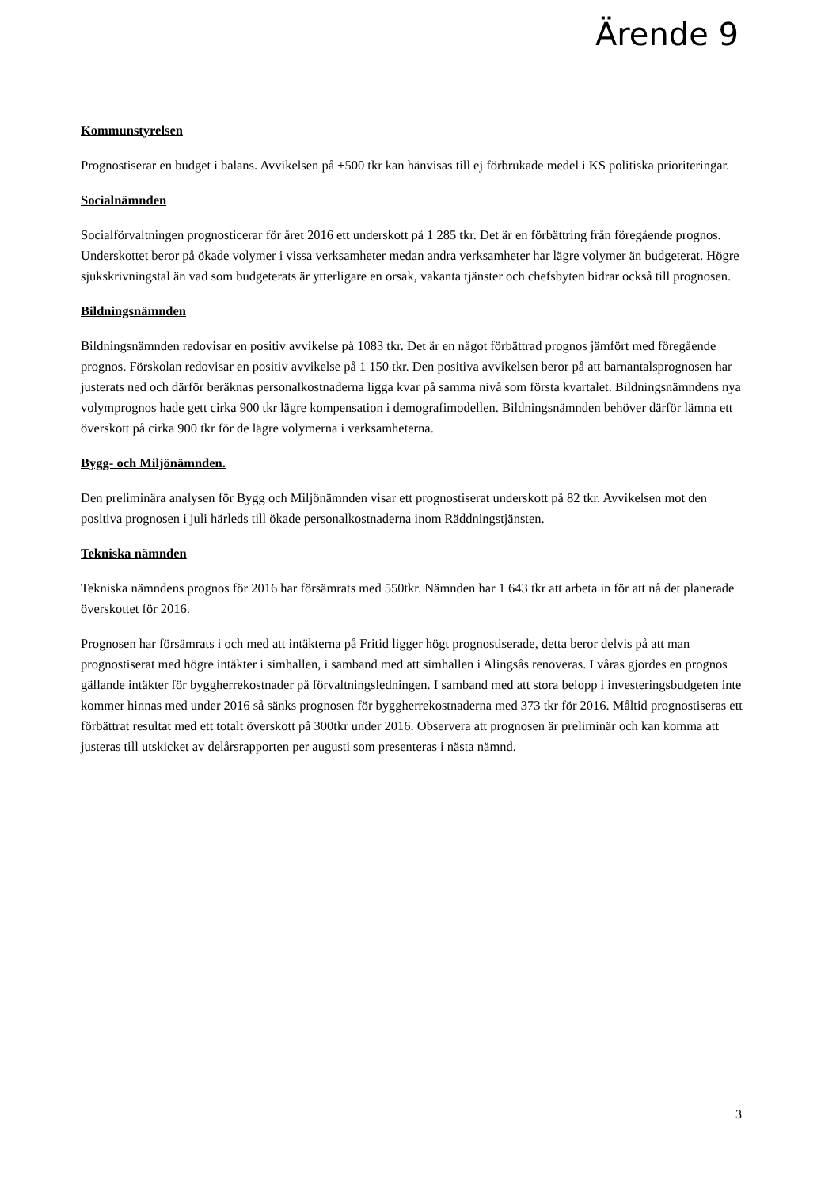Ärende 9
Kommunstyrelsen
Prognostiserar en budget i balans. Avvikelsen på +500 tkr kan hänvisas till ej förbrukade medel i KS politiska prioriteringar.
Socialnämnden
Socialförvaltningen prognosticerar för året 2016 ett underskott på 1 285 tkr. Det är en förbättring från föregående prognos. Underskottet beror på ökade volymer i vissa verksamheter medan andra verksamheter har lägre volymer än budgeterat. Högre sjukskrivningstal än vad som budgeterats är ytterligare en orsak, vakanta tjänster och chefsbyten bidrar också till prognosen.
Bildningsnämnden
Bildningsnämnden redovisar en positiv avvikelse på 1083 tkr. Det är en något förbättrad prognos jämfört med föregående prognos. Förskolan redovisar en positiv avvikelse på 1 150 tkr. Den positiva avvikelsen beror på att barnantalsprognosen har justerats ned och därför beräknas personalkostnaderna ligga kvar på samma nivå som första kvartalet. Bildningsnämndens nya volymprognos hade gett cirka 900 tkr lägre kompensation i demografimodellen. Bildningsnämnden behöver därför lämna ett överskott på cirka 900 tkr för de lägre volymerna i verksamheterna.
Bygg- och Miljönämnden.
Den preliminära analysen för Bygg och Miljönämnden visar ett prognostiserat underskott på 82 tkr. Avvikelsen mot den positiva prognosen i juli härleds till ökade personalkostnaderna inom Räddningstjänsten.
Tekniska nämnden
Tekniska nämndens prognos för 2016 har försämrats med 550tkr. Nämnden har 1 643 tkr att arbeta in för att nå det planerade överskottet för 2016.
Prognosen har försämrats i och med att intäkterna på Fritid ligger högt prognostiserade, detta beror delvis på att man prognostiserat med högre intäkter i simhallen, i samband med att simhallen i Alingsås renoveras. I våras gjordes en prognos gällande intäkter för byggherrekostnader på förvaltningsledningen. I samband med att stora belopp i investeringsbudgeten inte kommer hinnas med under 2016 så sänks prognosen för byggherrekostnaderna med 373 tkr för 2016. Måltid prognostiseras ett förbättrat resultat med ett totalt överskott på 300tkr under 2016. Observera att prognosen är preliminär och kan komma att justeras till utskicket av delårsrapporten per augusti som presenteras i nästa nämnd.
3